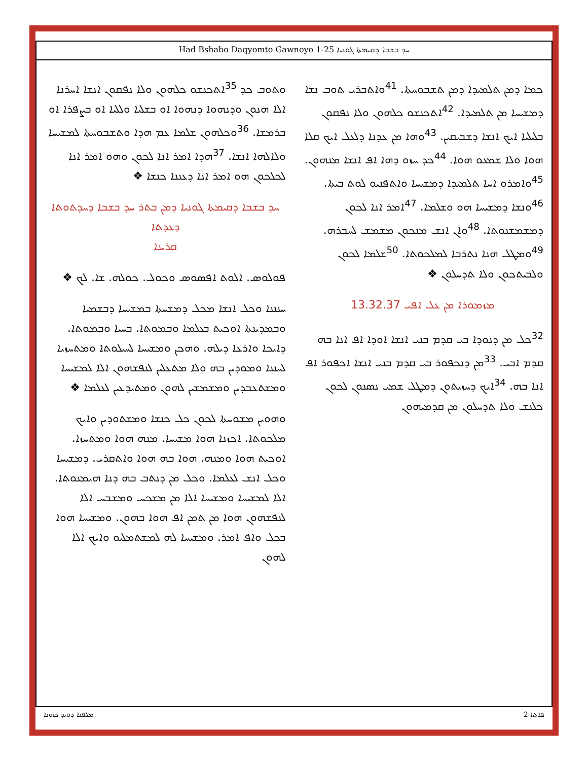Had Bshabo Daqyomto Gawnoyo 1-25 ܚܕ ܒܫܒܐ ܕܩܝܡܬܐ ܓܘܢܝܐ
ܟܡܐ ܕܡܢ ܬܠܡܝܕܐ ܕܡܢ ܬܫܒܘܚܬܐ. <sup>41</sup>ܘܐܬܒܪܝ ܬܘܒ ܢܫܐ ܕܡܫܝܚܐ ܡܢ ܬܠܡܝܕܐ. <sup>42</sup>ܐܬܟܢܫܘ ܟܠܗܘܢ ܘܠܐ ܢܦܩܘܢ ܒܠܝܠܝܐ ܐܝܟ ܐܢܫܐ ܕܫܒܝܩܝܢ. <sup>43</sup>ܘܗܐ ܡܢ ܥܕܢܐ ܕܠܥܠ ܐܝܟ ܩܠܐ ܗܘܐ ܘܠܐ ܫܡܥܘ ܗܘܐ. <sup>44</sup>ܟܕ ܚܙܘ ܕܗܐ ܐܦ ܐܢܫܐ ܡܢܗܘܢ. <sup>45</sup>ܘܐܡܪܘ ܐܚܐ ܬܠܡܝܕܐ ܕܡܫܝܚܐ ܘܐܬܦܢܝܘ ܠܘܬ ܒܝܬܐ. <sup>46</sup>ܘܢܫܐ ܕܡܫܝܚܐ ܗܘ ܘܫܠܡܐ. <sup>47</sup>ܐܡܪ ܐܢܐ ܠܟܘܢ ܕܡܫܡܫܢܘܬܐ. <sup>48</sup>ܘܐܢ ܐܢܫ ܡܢܟܘܢ ܡܫܡܫ ܠܚܒܪܗ. <sup>49</sup>ܘܡܛܠ ܗܢܐ ܢܬܪܒܐ ܠܡܠܟܘܬܐ. <sup>50</sup>ܫܠܡܐ ܠܟܘܢ ܘܠܒܝܬܟܘܢ ܘܠܐ ܬܕܚܠܘܢ ❖
ܡܙܡܘܪܐ ܡܢ ܥܠ ܐܦܝ 13.32.37
<sup>32</sup> ܟܠ ܡܢ ܕܢܘܕܐ ܒܝ ܩܕܡ ܒܢܝ ܐܢܫܐ ܐܘܕܐ ܐܦ ܐܢܐ ܒܗ ܩܕܡ ܐܒܝ. <sup>33</sup>ܡܢ ܕܢܟܦܘܪ ܒܝ ܩܕܡ ܒܢܝ ܐܢܫܐ ܐܟܦܘܪ ܐܦ ܐܢܐ ܒܗ. <sup>34</sup>ܐܝܟ ܕܚܙܝܬܘܢ ܕܡܛܠ ܫܡܝ ܢܣܢܘܢ ܠܟܘܢ ܟܠܢܫ ܘܠܐ ܬܕܚܠܘܢ ܡܢ ܩܕܡܝܗܘܢ
ܘܬܘܒ ܟܕ <sup>35</sup>ܐܬܟܢܫܘ ܟܠܗܘܢ ܘܠܐ ܢܦܩܘܢ ܐܢܫܐ ܐܚܪܢܐ ܐܠܐ ܗܢܘܢ ܘܕܢܗܘܐ ܕܢܗܘܐ ܐܘ ܒܫܠܝܐ ܘܠܠܝܐ ܐܘ ܒܨܦܪܐ ܐܘ ܒܪܡܫܐ. <sup>36</sup>ܘܟܠܗܘܢ ܫܠܡܐ ܥܡ ܗܕܐ ܘܬܫܒܘܚܬܐ ܠܡܫܝܚܐ ܘܠܐܠܗܐ ܐܢܫܐ. <sup>37</sup>ܗܕܐ ܐܡܪ ܐܢܐ ܠܟܘܢ ܘܗܘ ܐܡܪ ܐܢܐ ܠܟܠܟܘܢ ܗܘ ܐܡܪ ܐܢܐ ܕܥܢܢܐ ܟܢܫܐ ❖
ܚܕ ܒܫܒܐ ܕܩܝܡܬܐ ܓܘܢܝܐ ܕܡܢ ܒܬܪ ܚܕ ܒܫܒܐ ܕܚܕܬܘܬܐ ܕܥܕܬܐ
ܩܪܝܢܐ
ܦܘܠܘܣ. ܐܠܘܬ ܐܦܣܘܣ ܘܟܘܠ. ܟܘܠܗ. ܫܐ. ܠܟ ❖
ܚܢܢܢܐ ܘܟܠ ܐܢܫܐ ܡܟܠ ܕܡܫܚܬܐ ܒܡܫܝܚܐ ܕܒܫܡܝܐ ܘܒܡܕܝܢܬܐ ܐܘܟܝܬ ܒܥܠܡܐ ܘܒܡܘܬܐ. ܒܚܝܐ ܘܒܡܘܬܐ. ܕܐܝܟܐ ܘܐܪܥܐ ܕܝܠܗ. ܘܗܟܢ ܘܡܫܝܚܐ ܠܚܝܠܘܬܐ ܘܡܬܚܙܝܐ ܠܚܢܢܐ ܘܡܘܕܝܢ ܒܗ ܘܠܐ ܡܬܥܠܝܢ ܠܢܦܫܗܘܢ ܐܠܐ ܠܡܫܝܚܐ ܘܡܫܬܥܒܕܝܢ ܘܡܫܡܫܝܢ ܠܗܘܢ ܘܡܬܝܕܥܝܢ ܠܥܠܡܐ ❖
ܘܗܘܝܢ ܡܫܘܚܬܐ ܠܟܘܢ ܟܠ ܟܢܫܐ ܘܡܫܬܘܕܝܢ ܘܐܝܟ ܡܠܟܘܬܐ. ܐܟܙܢܐ ܗܘܐ ܡܫܝܚܐ. ܡܢܗ ܗܘܐ ܘܡܬܚܙܐ. ܐܘܟܝܬ ܗܘܐ ܘܡܢܗ. ܗܘܐ ܒܗ ܗܘܐ ܘܐܬܩܪܝ. ܕܡܫܝܚܐ ܘܟܠ ܐܢܫ ܠܥܠܡܐ. ܘܟܠ ܡܢ ܕܢܬܒ ܒܗ ܕܢܐ ܗܝܡܢܘܬܐ. ܐܠܐ ܠܡܫܝܚܐ ܘܡܫܝܚܐ ܐܠܐ ܡܢ ܡܫܟܚ ܘܡܫܒܚ ܐܠܐ ܠܢܦܫܗܘܢ ܗܘܐ ܡܢ ܬܡܢ ܐܦ ܗܘܐ ܒܗܘܢ. ܘܡܫܝܚܐ ܗܘܐ ܒܟܠ ܘܐܦ ܐܡܪ. ܘܡܫܝܚܐ ܠܗ ܠܡܫܬܡܠܝܘ ܘܐܝܟ ܐܠܐ ܠܗܘܢ
ܡܠܦܢܐ ܕܘܝܕ ܟܗܢܐ 2 ܦܐܬܐ